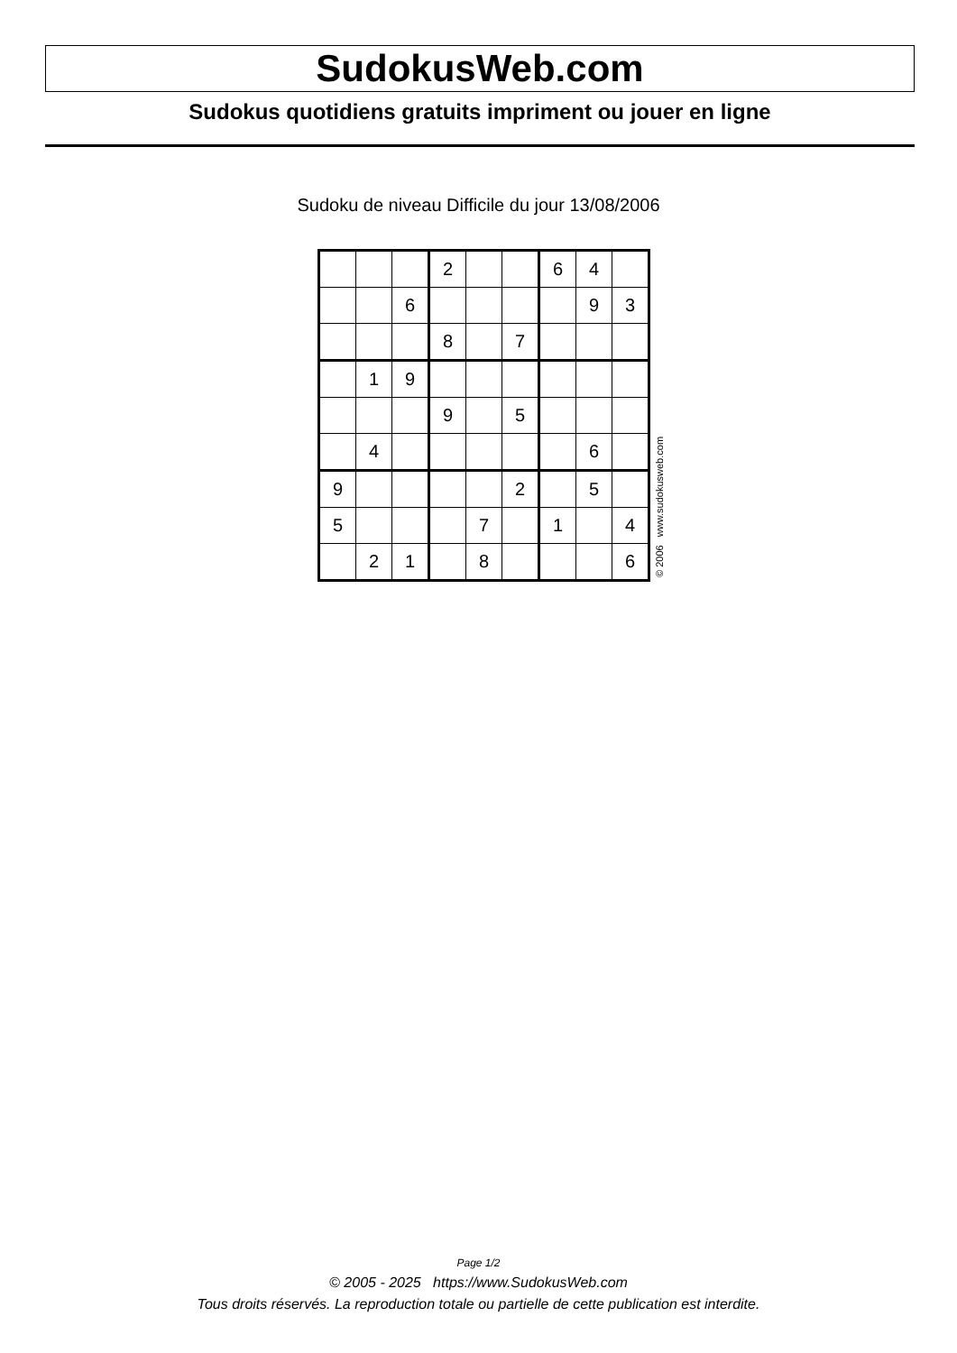SudokusWeb.com
Sudokus quotidiens gratuits impriment ou jouer en ligne
Sudoku de niveau Difficile du jour 13/08/2006
| | | | 2 | | | 6 | 4 | |
| | | 6 | | | | | 9 | 3 |
| | | | 8 | | 7 | | | |
| | 1 | 9 | | | | | | |
| | | | 9 | | 5 | | | |
| | 4 | | | | | | 6 | |
| 9 | | | | | 2 | | 5 | |
| 5 | | | | 7 | | 1 | | 4 |
| | 2 | 1 | | 8 | | | | 6 |
© 2006 www.sudokusweb.com
Page 1/2
© 2005 - 2025 https://www.SudokusWeb.com
Tous droits réservés. La reproduction totale ou partielle de cette publication est interdite.